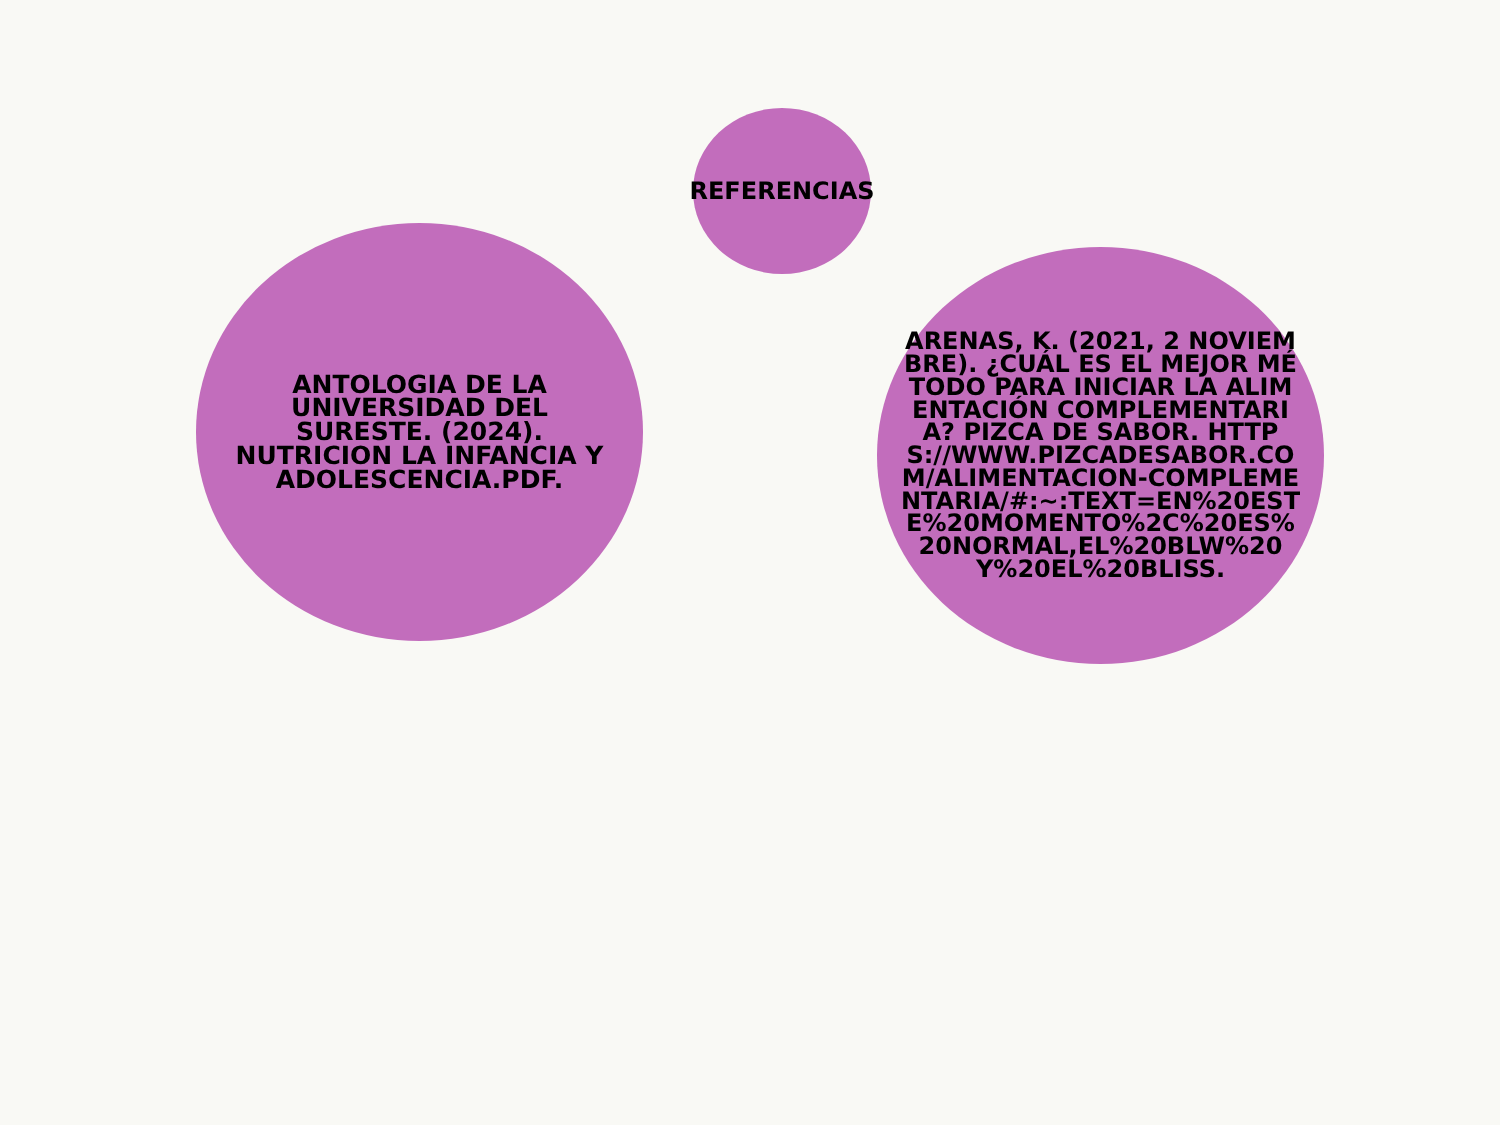REFERENCIAS
ANTOLOGIA DE LA UNIVERSIDAD DEL SURESTE. (2024). NUTRICION LA INFANCIA Y ADOLESCENCIA.PDF.
ARENAS, K. (2021, 2 NOVIEMBRE). ¿CUÁL ES EL MEJOR MÉTODO PARA INICIAR LA ALIMENTACIÓN COMPLEMENTARIA? PIZCA DE SABOR. HTTPS://WWW.PIZCADESABOR.COM/ALIMENTACION-COMPLEMENTARIA/#:~:TEXT=EN%20ESTE%20MOMENTO%2C%20ES%20NORMAL,EL%20BLW%20Y%20EL%20BLISS.